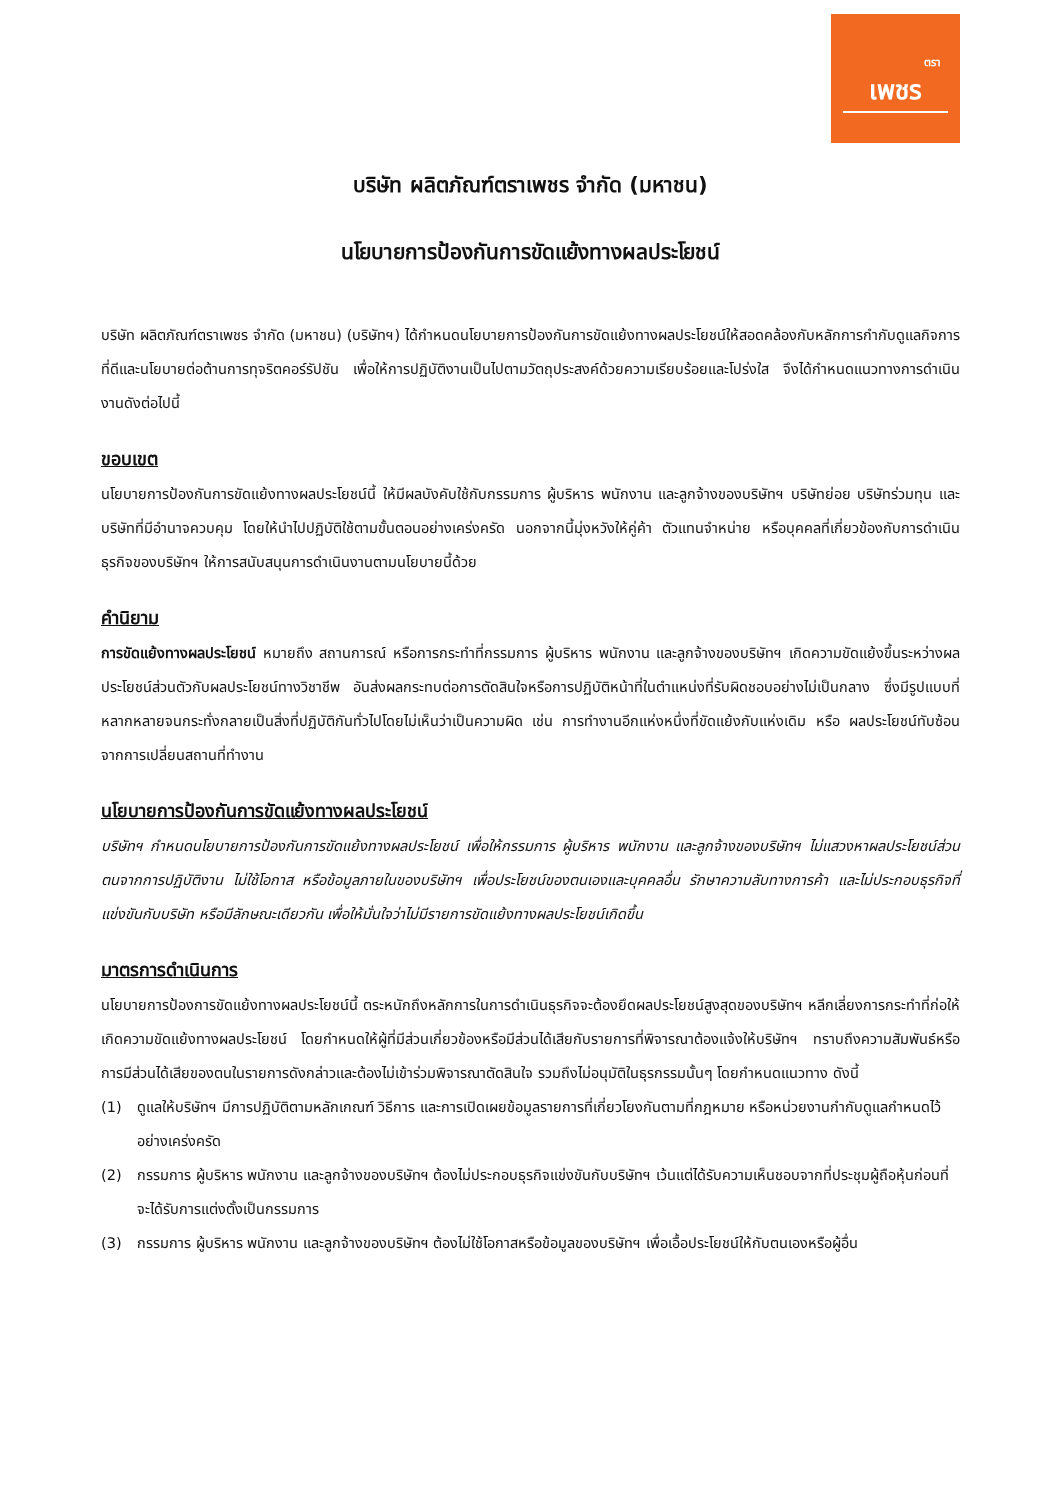ตรา
เพชร
บริษัท ผลิตภัณฑ์ตราเพชร จำกัด (มหาชน)
นโยบายการป้องกันการขัดแย้งทางผลประโยชน์
บริษัท ผลิตภัณฑ์ตราเพชร จำกัด (มหาชน) (บริษัทฯ) ได้กำหนดนโยบายการป้องกันการขัดแย้งทางผลประโยชน์ให้สอดคล้องกับหลักการกำกับดูแลกิจการที่ดีและนโยบายต่อต้านการทุจริตคอร์รัปชัน เพื่อให้การปฏิบัติงานเป็นไปตามวัตถุประสงค์ด้วยความเรียบร้อยและโปร่งใส จึงได้กำหนดแนวทางการดำเนินงานดังต่อไปนี้
ขอบเขต
นโยบายการป้องกันการขัดแย้งทางผลประโยชน์นี้ ให้มีผลบังคับใช้กับกรรมการ ผู้บริหาร พนักงาน และลูกจ้างของบริษัทฯ บริษัทย่อย บริษัทร่วมทุน และบริษัทที่มีอำนาจควบคุม โดยให้นำไปปฏิบัติใช้ตามขั้นตอนอย่างเคร่งครัด นอกจากนี้มุ่งหวังให้คู่ค้า ตัวแทนจำหน่าย หรือบุคคลที่เกี่ยวข้องกับการดำเนินธุรกิจของบริษัทฯ ให้การสนับสนุนการดำเนินงานตามนโยบายนี้ด้วย
คำนิยาม
การขัดแย้งทางผลประโยชน์ หมายถึง สถานการณ์ หรือการกระทำที่กรรมการ ผู้บริหาร พนักงาน และลูกจ้างของบริษัทฯ เกิดความขัดแย้งขึ้นระหว่างผลประโยชน์ส่วนตัวกับผลประโยชน์ทางวิชาชีพ อันส่งผลกระทบต่อการตัดสินใจหรือการปฏิบัติหน้าที่ในตำแหน่งที่รับผิดชอบอย่างไม่เป็นกลาง ซึ่งมีรูปแบบที่หลากหลายจนกระทั่งกลายเป็นสิ่งที่ปฏิบัติกันทั่วไปโดยไม่เห็นว่าเป็นความผิด เช่น การทำงานอีกแห่งหนึ่งที่ขัดแย้งกับแห่งเดิม หรือ ผลประโยชน์ทับซ้อนจากการเปลี่ยนสถานที่ทำงาน
นโยบายการป้องกันการขัดแย้งทางผลประโยชน์
บริษัทฯ กำหนดนโยบายการป้องกันการขัดแย้งทางผลประโยชน์ เพื่อให้กรรมการ ผู้บริหาร พนักงาน และลูกจ้างของบริษัทฯ ไม่แสวงหาผลประโยชน์ส่วนตนจากการปฏิบัติงาน ไม่ใช้โอกาส หรือข้อมูลภายในของบริษัทฯ เพื่อประโยชน์ของตนเองและบุคคลอื่น รักษาความลับทางการค้า และไม่ประกอบธุรกิจที่แข่งขันกับบริษัท หรือมีลักษณะเดียวกัน เพื่อให้มั่นใจว่าไม่มีรายการขัดแย้งทางผลประโยชน์เกิดขึ้น
มาตรการดำเนินการ
นโยบายการป้องการขัดแย้งทางผลประโยชน์นี้ ตระหนักถึงหลักการในการดำเนินธุรกิจจะต้องยึดผลประโยชน์สูงสุดของบริษัทฯ หลีกเลี่ยงการกระทำที่ก่อให้เกิดความขัดแย้งทางผลประโยชน์ โดยกำหนดให้ผู้ที่มีส่วนเกี่ยวข้องหรือมีส่วนได้เสียกับรายการที่พิจารณาต้องแจ้งให้บริษัทฯ ทราบถึงความสัมพันธ์หรือการมีส่วนได้เสียของตนในรายการดังกล่าวและต้องไม่เข้าร่วมพิจารณาตัดสินใจ รวมถึงไม่อนุมัติในธุรกรรมนั้นๆ โดยกำหนดแนวทาง ดังนี้
(1) ดูแลให้บริษัทฯ มีการปฏิบัติตามหลักเกณฑ์ วิธีการ และการเปิดเผยข้อมูลรายการที่เกี่ยวโยงกันตามที่กฎหมาย หรือหน่วยงานกำกับดูแลกำหนดไว้อย่างเคร่งครัด
(2) กรรมการ ผู้บริหาร พนักงาน และลูกจ้างของบริษัทฯ ต้องไม่ประกอบธุรกิจแข่งขันกับบริษัทฯ เว้นแต่ได้รับความเห็นชอบจากที่ประชุมผู้ถือหุ้นก่อนที่จะได้รับการแต่งตั้งเป็นกรรมการ
(3) กรรมการ ผู้บริหาร พนักงาน และลูกจ้างของบริษัทฯ ต้องไม่ใช้โอกาสหรือข้อมูลของบริษัทฯ เพื่อเอื้อประโยชน์ให้กับตนเองหรือผู้อื่น